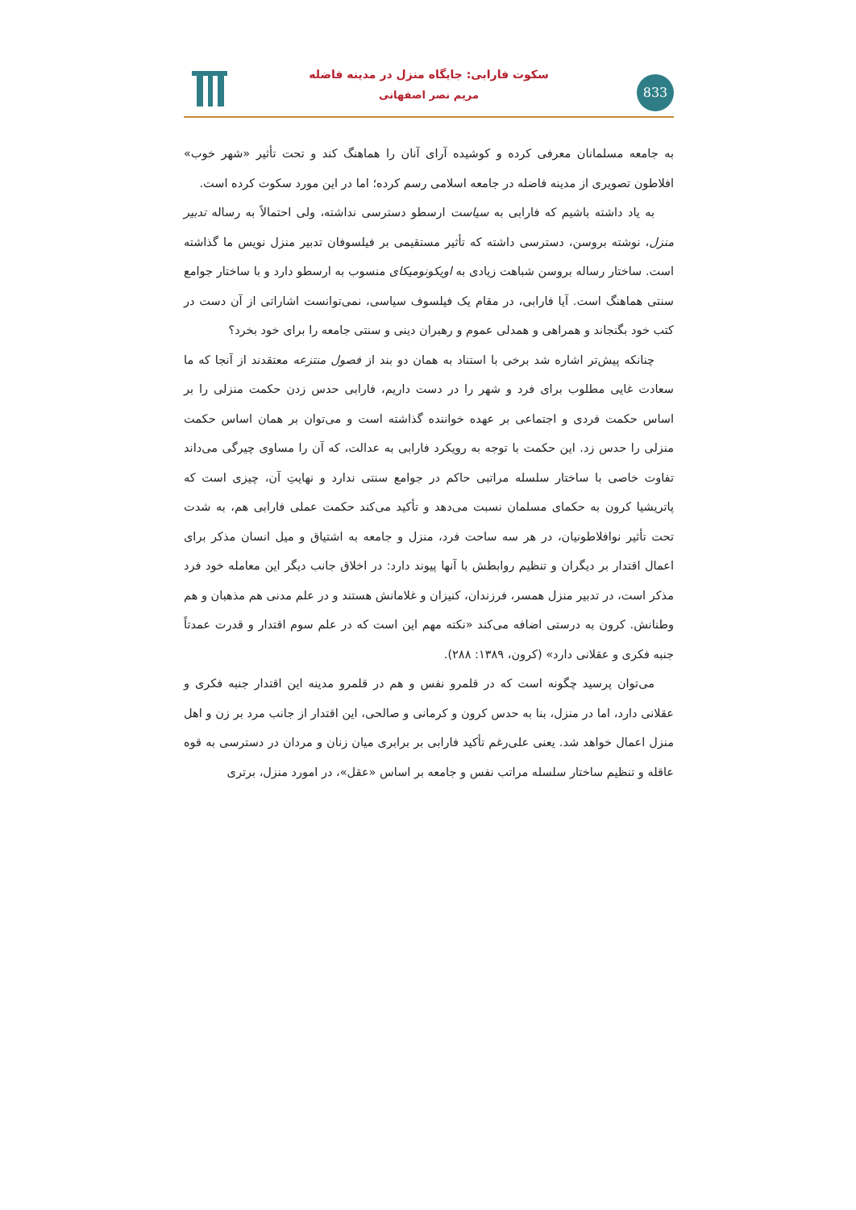سکوت فارابی: جایگاه منزل در مدینه فاضله
مریم نصر اصفهانی
833
به جامعه مسلمانان معرفی کرده و کوشیده آرای آنان را هماهنگ کند و تحت تأثیر «شهر خوب» افلاطون تصویری از مدینه فاضله در جامعه اسلامی رسم کرده؛ اما در این مورد سکوت کرده است.
به یاد داشته باشیم که فارابی به سیاست ارسطو دسترسی نداشته، ولی احتمالاً به رساله تدبیر منزل، نوشته بروسن، دسترسی داشته که تأثیر مستقیمی بر فیلسوفان تدبیر منزل نویس ما گذاشته است. ساختار رساله بروسن شباهت زیادی به اویکونومیکای منسوب به ارسطو دارد و با ساختار جوامع سنتی هماهنگ است. آیا فارابی، در مقام یک فیلسوف سیاسی، نمی‌توانست اشاراتی از آن دست در کتب خود بگنجاند و همراهی و همدلی عموم و رهبران دینی و سنتی جامعه را برای خود بخرد؟
چنانکه پیش‌تر اشاره شد برخی با استناد به همان دو بند از فصول منتزعه معتقدند از آنجا که ما سعادت غایی مطلوب برای فرد و شهر را در دست داریم، فارابی حدس زدن حکمت منزلی را بر اساس حکمت فردی و اجتماعی بر عهده خواننده گذاشته است و می‌توان بر همان اساس حکمت منزلی را حدس زد. این حکمت با توجه به رویکرد فارابی به عدالت، که آن را مساوی چیرگی می‌داند تفاوت خاصی با ساختار سلسله مراتبی حاکم در جوامع سنتی ندارد و نهایتِ آن، چیزی است که پاتریشیا کرون به حکمای مسلمان نسبت می‌دهد و تأکید می‌کند حکمت عملی فارابی هم، به شدت تحت تأثیر نوافلاطونیان، در هر سه ساحت فرد، منزل و جامعه به اشتیاق و میل انسان مذکر برای اعمال اقتدار بر دیگران و تنظیم روابطش با آنها پیوند دارد: در اخلاق جانب دیگر این معامله خود فرد مذکر است، در تدبیر منزل همسر، فرزندان، کنیزان و غلامانش هستند و در علم مدنی هم مذهبان و هم وطنانش. کرون به درستی اضافه می‌کند «نکته مهم این است که در علم سوم اقتدار و قدرت عمدتاً جنبه فکری و عقلانی دارد» (کرون، ۱۳۸۹: ۲۸۸).
می‌توان پرسید چگونه است که در قلمرو نفس و هم در قلمرو مدینه این اقتدار جنبه فکری و عقلانی دارد، اما در منزل، بنا به حدس کرون و کرمانی و صالحی، این اقتدار از جانب مرد بر زن و اهل منزل اعمال خواهد شد. یعنی علی‌رغم تأکید فارابی بر برابری میان زنان و مردان در دسترسی به قوه عاقله و تنظیم ساختار سلسله مراتب نفس و جامعه بر اساس «عقل»، در امورد منزل، برتری